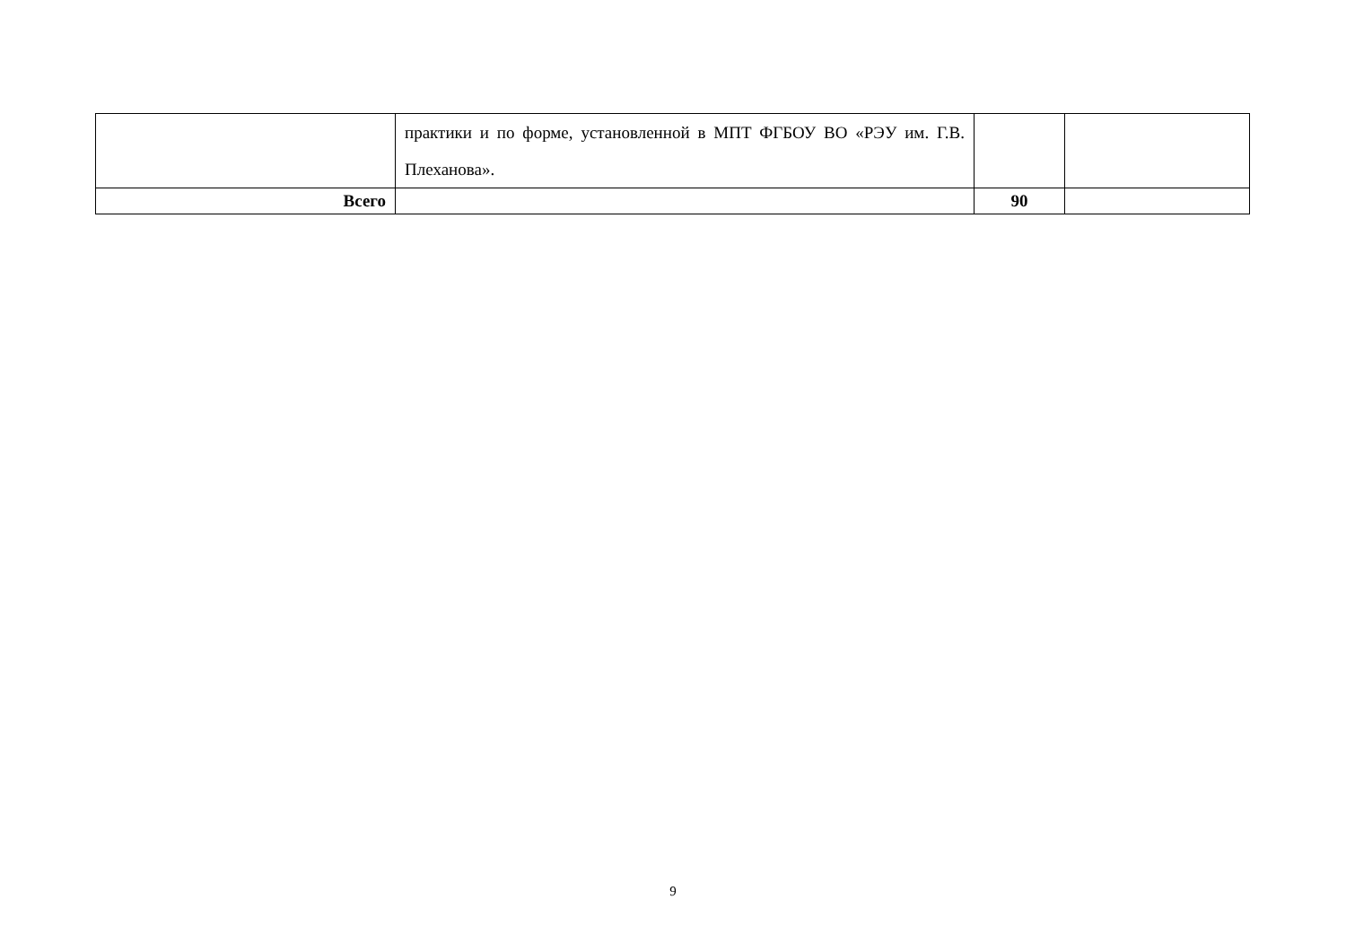| | практики и по форме, установленной в МПТ ФГБОУ ВО «РЭУ им. Г.В. Плеханова». | | |
| Всего | | 90 | |
9